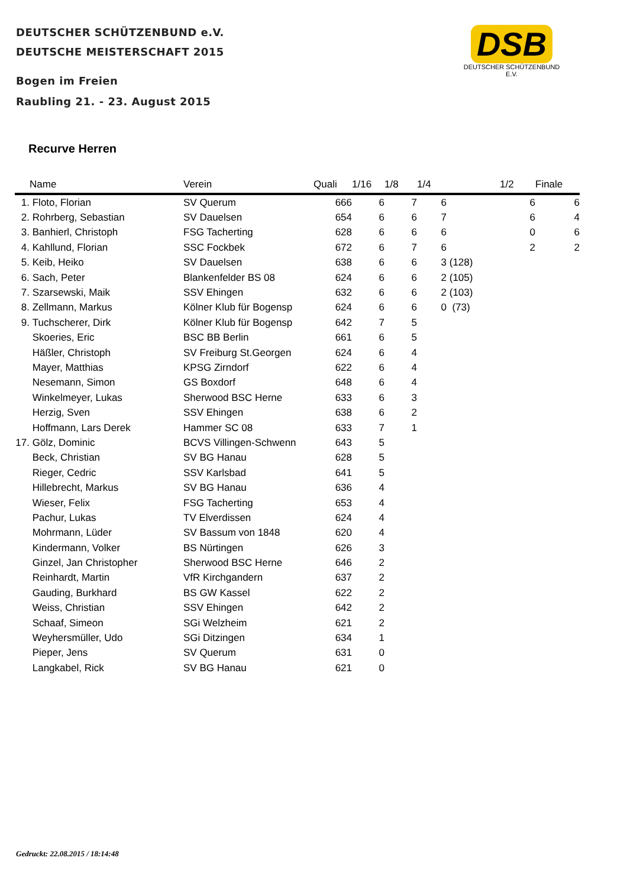DEUTSCHER SCHÜTZENBUND e.V.
DEUTSCHE MEISTERSCHAFT 2015
Bogen im Freien
Raubling 21. - 23. August 2015
DSB
DEUTSCHER SCHÜTZENBUND E.V.
Recurve Herren
| | Name | Verein | Quali | 1/16 | 1/8 | 1/4 | | 1/2 | Finale |
| --- | --- | --- | --- | --- | --- | --- | --- | --- | --- |
| 1. | Floto, Florian | SV Querum | 666 | 6 | 7 | 6 | | 6 | 6 |
| 2. | Rohrberg, Sebastian | SV Dauelsen | 654 | 6 | 6 | 7 | | 6 | 4 |
| 3. | Banhierl, Christoph | FSG Tacherting | 628 | 6 | 6 | 6 | | 0 | 6 |
| 4. | Kahllund, Florian | SSC Fockbek | 672 | 6 | 7 | 6 | | 2 | 2 |
| 5. | Keib, Heiko | SV Dauelsen | 638 | 6 | 6 | 3 | (128) | | |
| 6. | Sach, Peter | Blankenfelder BS 08 | 624 | 6 | 6 | 2 | (105) | | |
| 7. | Szarsewski, Maik | SSV Ehingen | 632 | 6 | 6 | 2 | (103) | | |
| 8. | Zellmann, Markus | Kölner Klub für Bogensp | 624 | 6 | 6 | 0 | (73) | | |
| 9. | Tuchscherer, Dirk | Kölner Klub für Bogensp | 642 | 7 | 5 | | | | |
| | Skoeries, Eric | BSC BB Berlin | 661 | 6 | 5 | | | | |
| | Häßler, Christoph | SV Freiburg St.Georgen | 624 | 6 | 4 | | | | |
| | Mayer, Matthias | KPSG Zirndorf | 622 | 6 | 4 | | | | |
| | Nesemann, Simon | GS Boxdorf | 648 | 6 | 4 | | | | |
| | Winkelmeyer, Lukas | Sherwood BSC Herne | 633 | 6 | 3 | | | | |
| | Herzig, Sven | SSV Ehingen | 638 | 6 | 2 | | | | |
| | Hoffmann, Lars Derek | Hammer SC 08 | 633 | 7 | 1 | | | | |
| 17. | Gölz, Dominic | BCVS Villingen-Schwenn | 643 | 5 | | | | | |
| | Beck, Christian | SV BG Hanau | 628 | 5 | | | | | |
| | Rieger, Cedric | SSV Karlsbad | 641 | 5 | | | | | |
| | Hillebrecht, Markus | SV BG Hanau | 636 | 4 | | | | | |
| | Wieser, Felix | FSG Tacherting | 653 | 4 | | | | | |
| | Pachur, Lukas | TV Elverdissen | 624 | 4 | | | | | |
| | Mohrmann, Lüder | SV Bassum von 1848 | 620 | 4 | | | | | |
| | Kindermann, Volker | BS Nürtingen | 626 | 3 | | | | | |
| | Ginzel, Jan Christopher | Sherwood BSC Herne | 646 | 2 | | | | | |
| | Reinhardt, Martin | VfR Kirchgandern | 637 | 2 | | | | | |
| | Gauding, Burkhard | BS GW Kassel | 622 | 2 | | | | | |
| | Weiss, Christian | SSV Ehingen | 642 | 2 | | | | | |
| | Schaaf, Simeon | SGi Welzheim | 621 | 2 | | | | | |
| | Weyhersmüller, Udo | SGi Ditzingen | 634 | 1 | | | | | |
| | Pieper, Jens | SV Querum | 631 | 0 | | | | | |
| | Langkabel, Rick | SV BG Hanau | 621 | 0 | | | | | |
Gedruckt: 22.08.2015 / 18:14:48